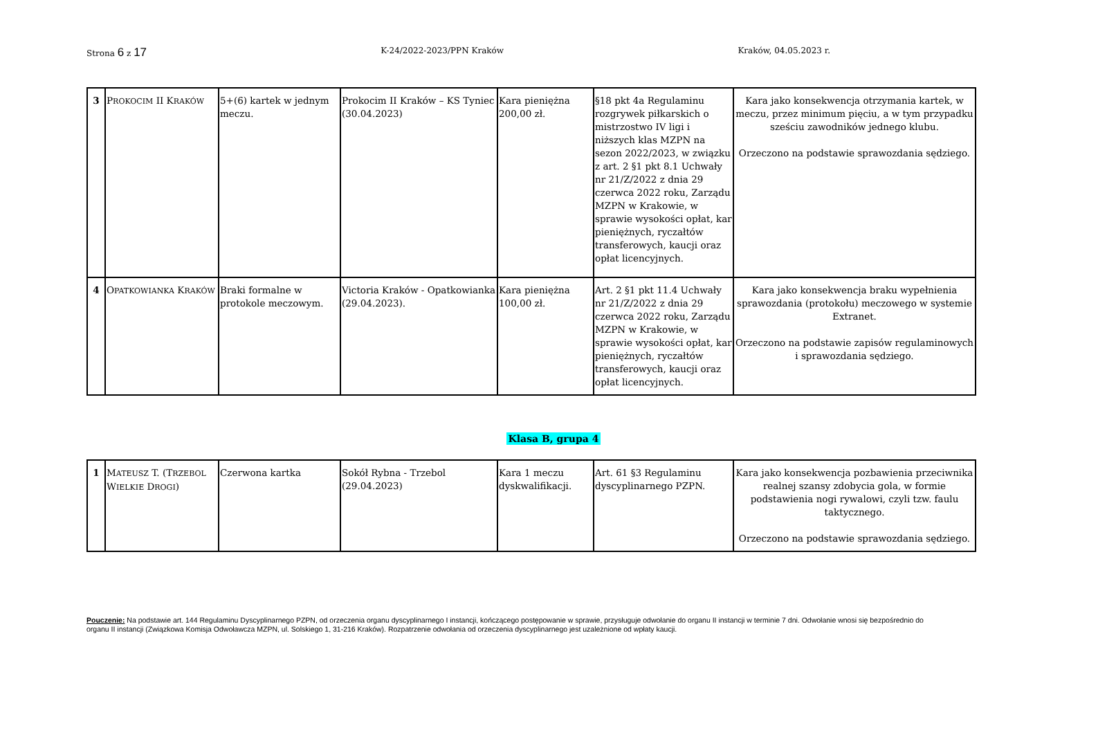Strona 6 z 17
K-24/2022-2023/PPN Kraków Kraków, 04.05.2023 r.
| 3 | P ROKOCIM II K RAKÓW | 5+(6) kartek w jednym meczu. | Prokocim II Kraków – KS Tyniec (30.04.2023) | Kara pieniężna 200,00 zł. | §18 pkt 4a Regulaminu rozgrywek piłkarskich o mistrzostwo IV ligi i niższych klas MZPN na sezon 2022/2023, w związku z art. 2 §1 pkt 8.1 Uchwały nr 21/Z/2022 z dnia 29 czerwca 2022 roku, Zarządu MZPN w Krakowie, w sprawie wysokości opłat, kar pieniężnych, ryczałtów transferowych, kaucji oraz opłat licencyjnych. | Kara jako konsekwencja otrzymania kartek, w meczu, przez minimum pięciu, a w tym przypadku sześciu zawodników jednego klubu. Orzeczono na podstawie sprawozdania sędziego. |
| 4 | O PATKOWIANKA K RAKÓW | Braki formalne w protokole meczowym. | Victoria Kraków - Opatkowianka (29.04.2023). | Kara pieniężna 100,00 zł. | Art. 2 §1 pkt 11.4 Uchwały nr 21/Z/2022 z dnia 29 czerwca 2022 roku, Zarządu MZPN w Krakowie, w sprawie wysokości opłat, kar pieniężnych, ryczałtów transferowych, kaucji oraz opłat licencyjnych. | Kara jako konsekwencja braku wypełnienia sprawozdania (protokołu) meczowego w systemie Extranet. Orzeczono na podstawie zapisów regulaminowych i sprawozdania sędziego. |
Klasa B, grupa 4
| 1 | M ATEUSZ T. (T RZEBOL W IELKIE D ROGI ) | Czerwona kartka | Sokół Rybna - Trzebol (29.04.2023) | Kara 1 meczu dyskwalifikacji. | Art. 61 §3 Regulaminu dyscyplinarnego PZPN. | Kara jako konsekwencja pozbawienia przeciwnika realnej szansy zdobycia gola, w formie podstawienia nogi rywalowi, czyli tzw. faulu taktycznego. Orzeczono na podstawie sprawozdania sędziego. |
Pouczenie: Na podstawie art. 144 Regulaminu Dyscyplinarnego PZPN, od orzeczenia organu dyscyplinarnego I instancji, kończącego postępowanie w sprawie, przysługuje odwołanie do organu II instancji w terminie 7 dni. Odwołanie wnosi się bezpośrednio do organu II instancji (Związkowa Komisja Odwoławcza MZPN, ul. Solskiego 1, 31-216 Kraków). Rozpatrzenie odwołania od orzeczenia dyscyplinarnego jest uzależnione od wpłaty kaucji.